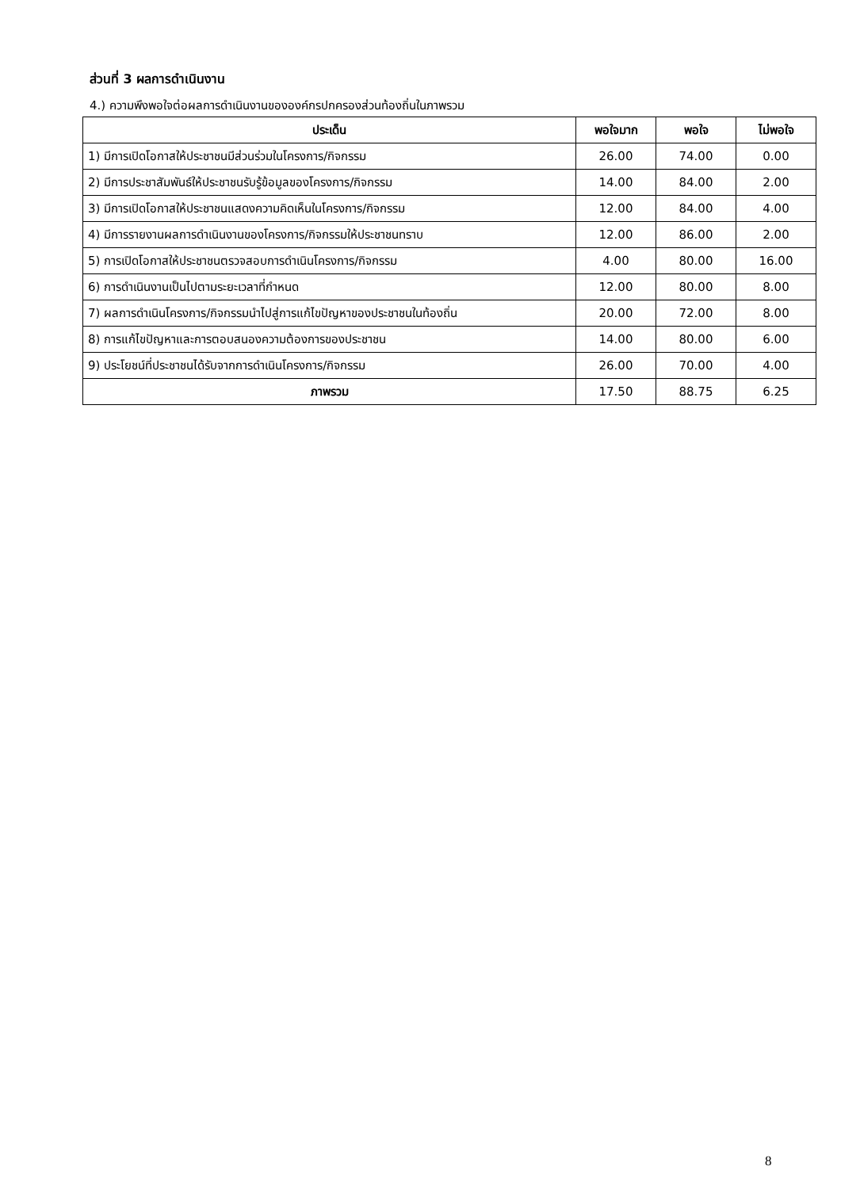ส่วนที่ 3 ผลการดำเนินงาน
4.) ความพึงพอใจต่อผลการดำเนินงานขององค์กรปกครองส่วนท้องถิ่นในภาพรวม
| ประเด็น | พอใจมาก | พอใจ | ไม่พอใจ |
| --- | --- | --- | --- |
| 1) มีการเปิดโอกาสให้ประชาชนมีส่วนร่วมในโครงการ/กิจกรรม | 26.00 | 74.00 | 0.00 |
| 2) มีการประชาสัมพันธ์ให้ประชาชนรับรู้ข้อมูลของโครงการ/กิจกรรม | 14.00 | 84.00 | 2.00 |
| 3) มีการเปิดโอกาสให้ประชาชนแสดงความคิดเห็นในโครงการ/กิจกรรม | 12.00 | 84.00 | 4.00 |
| 4) มีการรายงานผลการดำเนินงานของโครงการ/กิจกรรมให้ประชาชนทราบ | 12.00 | 86.00 | 2.00 |
| 5) การเปิดโอกาสให้ประชาชนตรวจสอบการดำเนินโครงการ/กิจกรรม | 4.00 | 80.00 | 16.00 |
| 6) การดำเนินงานเป็นไปตามระยะเวลาที่กำหนด | 12.00 | 80.00 | 8.00 |
| 7) ผลการดำเนินโครงการ/กิจกรรมนำไปสู่การแก้ไขปัญหาของประชาชนในท้องถิ่น | 20.00 | 72.00 | 8.00 |
| 8) การแก้ไขปัญหาและการตอบสนองความต้องการของประชาชน | 14.00 | 80.00 | 6.00 |
| 9) ประโยชน์ที่ประชาชนได้รับจากการดำเนินโครงการ/กิจกรรม | 26.00 | 70.00 | 4.00 |
| ภาพรวม | 17.50 | 88.75 | 6.25 |
8